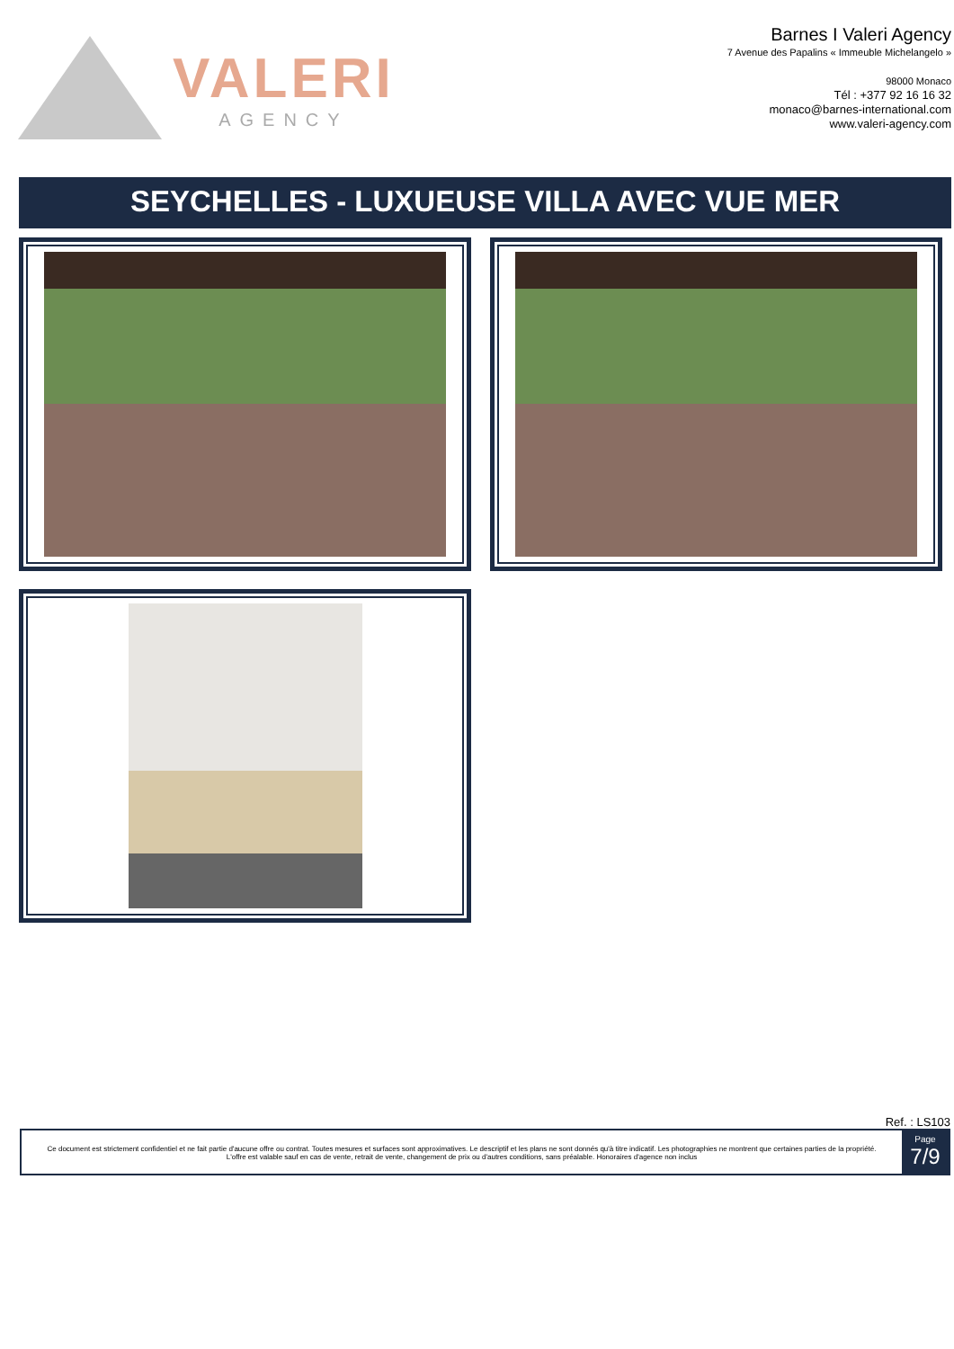VALERI
AGENCY
Barnes I Valeri Agency
7 Avenue des Papalins « Immeuble Michelangelo »
98000 Monaco
Tél : +377 92 16 16 32
monaco@barnes-international.com
www.valeri-agency.com
SEYCHELLES - LUXUEUSE VILLA AVEC VUE MER
Ref. : LS103
Ce document est strictement confidentiel et ne fait partie d'aucune offre ou contrat. Toutes mesures et surfaces sont approximatives. Le descriptif et les plans ne sont donnés qu'à titre indicatif. Les photographies ne montrent que certaines parties de la propriété. L'offre est valable sauf en cas de vente, retrait de vente, changement de prix ou d'autres conditions, sans préalable. Honoraires d'agence non inclus
Page
7/9